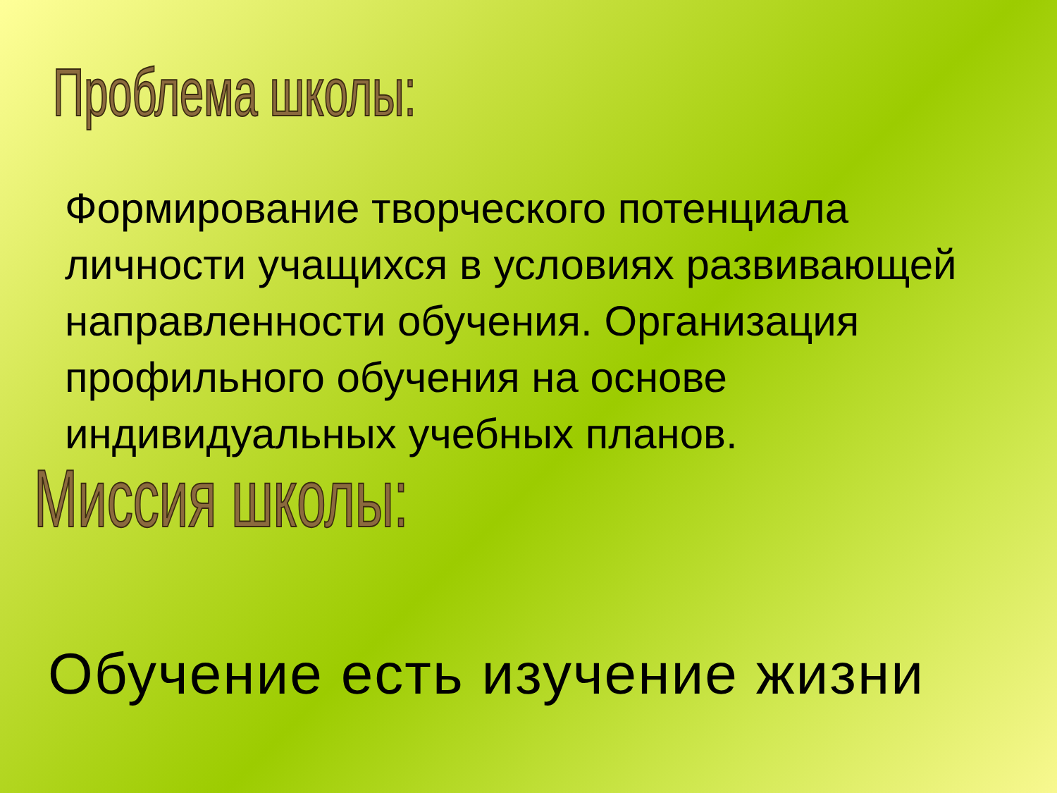Проблема школы:
Формирование творческого потенциала личности учащихся в условиях развивающей направленности обучения. Организация профильного обучения на основе индивидуальных учебных планов.
Миссия школы:
Обучение есть изучение жизни